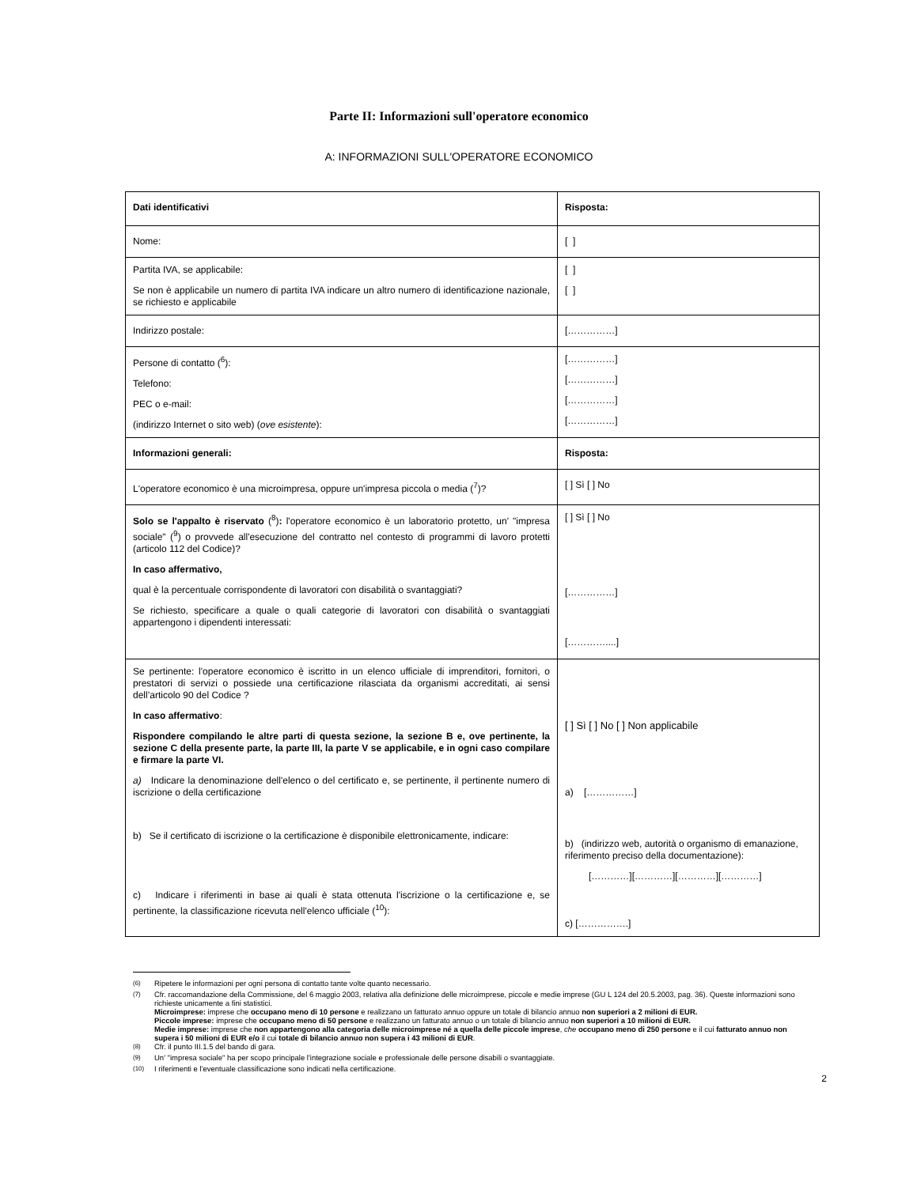Parte II: Informazioni sull'operatore economico
A: INFORMAZIONI SULL'OPERATORE ECONOMICO
| Dati identificativi | Risposta: |
| Nome: | [ ] |
| Partita IVA, se applicabile: Se non è applicabile un numero di partita IVA indicare un altro numero di identificazione nazionale, se richiesto e applicabile | [ ] [ ] |
| Indirizzo postale: | [……………] |
| Persone di contatto (<sup>6</sup>): Telefono: PEC o e-mail: (indirizzo Internet o sito web) ( ove esistente ): | [……………] [……………] [……………] [……………] |
| Informazioni generali: | Risposta: |
| L'operatore economico è una microimpresa, oppure un'impresa piccola o media (<sup>7</sup>)? | [ ] Sì [ ] No |
| Solo se l'appalto è riservato (<sup>8</sup>) : l'operatore economico è un laboratorio protetto, un' "impresa sociale" (<sup>9</sup>) o provvede all'esecuzione del contratto nel contesto di programmi di lavoro protetti (articolo 112 del Codice)? In caso affermativo, qual è la percentuale corrispondente di lavoratori con disabilità o svantaggiati? Se richiesto, specificare a quale o quali categorie di lavoratori con disabilità o svantaggiati appartengono i dipendenti interessati: | [ ] Sì [ ] No [……………] […………....] |
| Se pertinente: l'operatore economico è iscritto in un elenco ufficiale di imprenditori, fornitori, o prestatori di servizi o possiede una certificazione rilasciata da organismi accreditati, ai sensi dell’articolo 90 del Codice ? In caso affermativo : Rispondere compilando le altre parti di questa sezione, la sezione B e, ove pertinente, la sezione C della presente parte, la parte III, la parte V se applicabile, e in ogni caso compilare e firmare la parte VI. a) Indicare la denominazione dell'elenco o del certificato e, se pertinente, il pertinente numero di iscrizione o della certificazione b) Se il certificato di iscrizione o la certificazione è disponibile elettronicamente, indicare: c) Indicare i riferimenti in base ai quali è stata ottenuta l'iscrizione o la certificazione e, se pertinente, la classificazione ricevuta nell'elenco ufficiale (<sup>10</sup>): | [ ] Sì [ ] No [ ] Non applicabile a) [……………] b) (indirizzo web, autorità o organismo di emanazione, riferimento preciso della documentazione): […………][…………][…………][…………] c) […………….] |
<sup>(6)</sup> Ripetere le informazioni per ogni persona di contatto tante volte quanto necessario.
<sup>(7)</sup> Cfr. raccomandazione della Commissione, del 6 maggio 2003, relativa alla definizione delle microimprese, piccole e medie imprese (GU L 124 del 20.5.2003, pag. 36). Queste informazioni sono richieste unicamente a fini statistici.
Microimprese: imprese che occupano meno di 10 persone e realizzano un fatturato annuo oppure un totale di bilancio annuo non superiori a 2 milioni di EUR.
Piccole imprese: imprese che occupano meno di 50 persone e realizzano un fatturato annuo o un totale di bilancio annuo non superiori a 10 milioni di EUR.
Medie imprese: imprese che non appartengono alla categoria delle microimprese né a quella delle piccole imprese, che occupano meno di 250 persone e il cui fatturato annuo non supera i 50 milioni di EUR e/o il cui totale di bilancio annuo non supera i 43 milioni di EUR.
<sup>(8)</sup> Cfr. il punto III.1.5 del bando di gara.
<sup>(9)</sup> Un' "impresa sociale" ha per scopo principale l'integrazione sociale e professionale delle persone disabili o svantaggiate.
<sup>(10)</sup> I riferimenti e l'eventuale classificazione sono indicati nella certificazione.
2